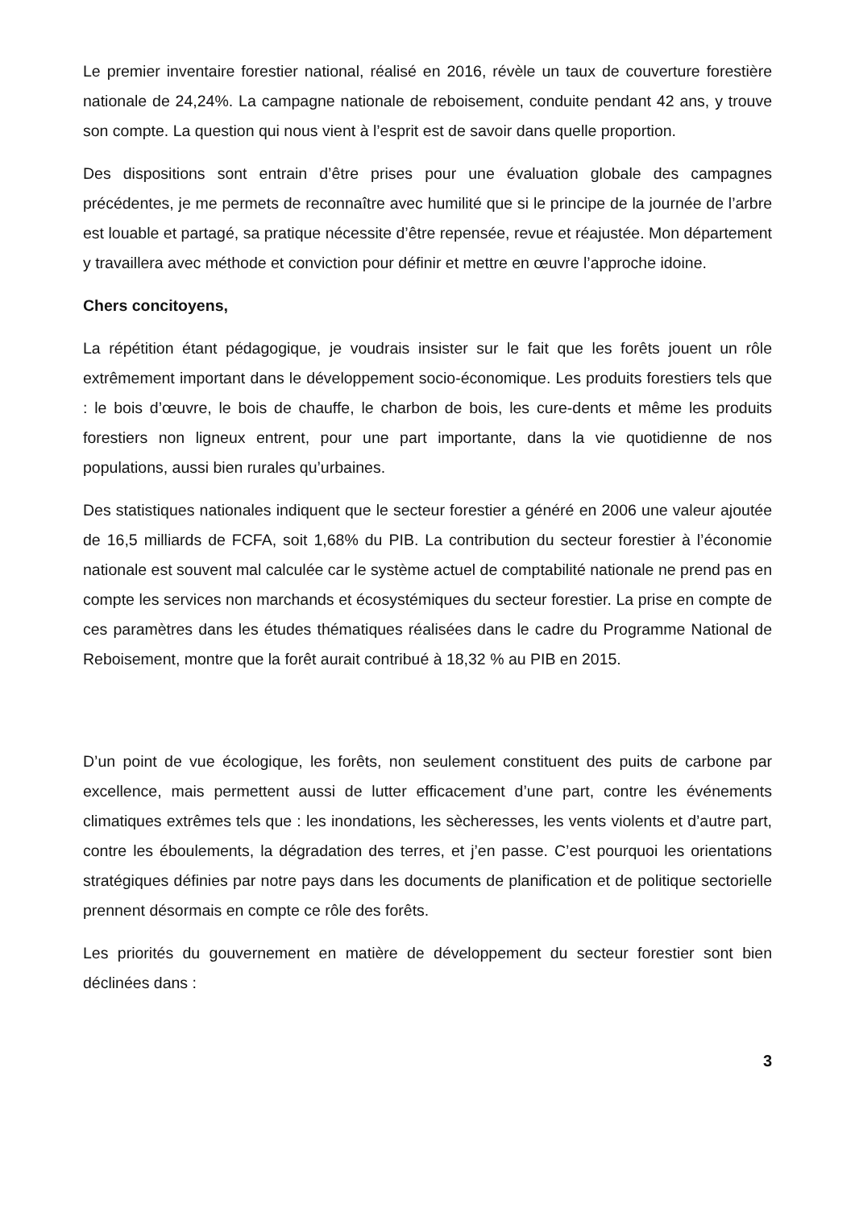Le premier inventaire forestier national, réalisé en 2016, révèle un taux de couverture forestière nationale de 24,24%. La campagne nationale de reboisement, conduite pendant 42 ans, y trouve son compte. La question qui nous vient à l’esprit est de savoir dans quelle proportion.
Des dispositions sont entrain d’être prises pour une évaluation globale des campagnes précédentes, je me permets de reconnaître avec humilité que si le principe de la journée de l’arbre est louable et partagé, sa pratique nécessite d’être repensée, revue et réajustée. Mon département y travaillera avec méthode et conviction pour définir et mettre en œuvre l’approche idoine.
Chers concitoyens,
La répétition étant pédagogique, je voudrais insister sur le fait que les forêts jouent un rôle extrêmement important dans le développement socio-économique. Les produits forestiers tels que : le bois d’œuvre, le bois de chauffe, le charbon de bois, les cure-dents et même les produits forestiers non ligneux entrent, pour une part importante, dans la vie quotidienne de nos populations, aussi bien rurales qu’urbaines.
Des statistiques nationales indiquent que le secteur forestier a généré en 2006 une valeur ajoutée de 16,5 milliards de FCFA, soit 1,68% du PIB. La contribution du secteur forestier à l’économie nationale est souvent mal calculée car le système actuel de comptabilité nationale ne prend pas en compte les services non marchands et écosystémiques du secteur forestier. La prise en compte de ces paramètres dans les études thématiques réalisées dans le cadre du Programme National de Reboisement, montre que la forêt aurait contribué à 18,32 % au PIB en 2015.
D’un point de vue écologique, les forêts, non seulement constituent des puits de carbone par excellence, mais permettent aussi de lutter efficacement d’une part, contre les événements climatiques extrêmes tels que : les inondations, les sècheresses, les vents violents et d’autre part, contre les éboulements, la dégradation des terres, et j’en passe. C’est pourquoi les orientations stratégiques définies par notre pays dans les documents de planification et de politique sectorielle prennent désormais en compte ce rôle des forêts.
Les priorités du gouvernement en matière de développement du secteur forestier sont bien déclinées dans :
3